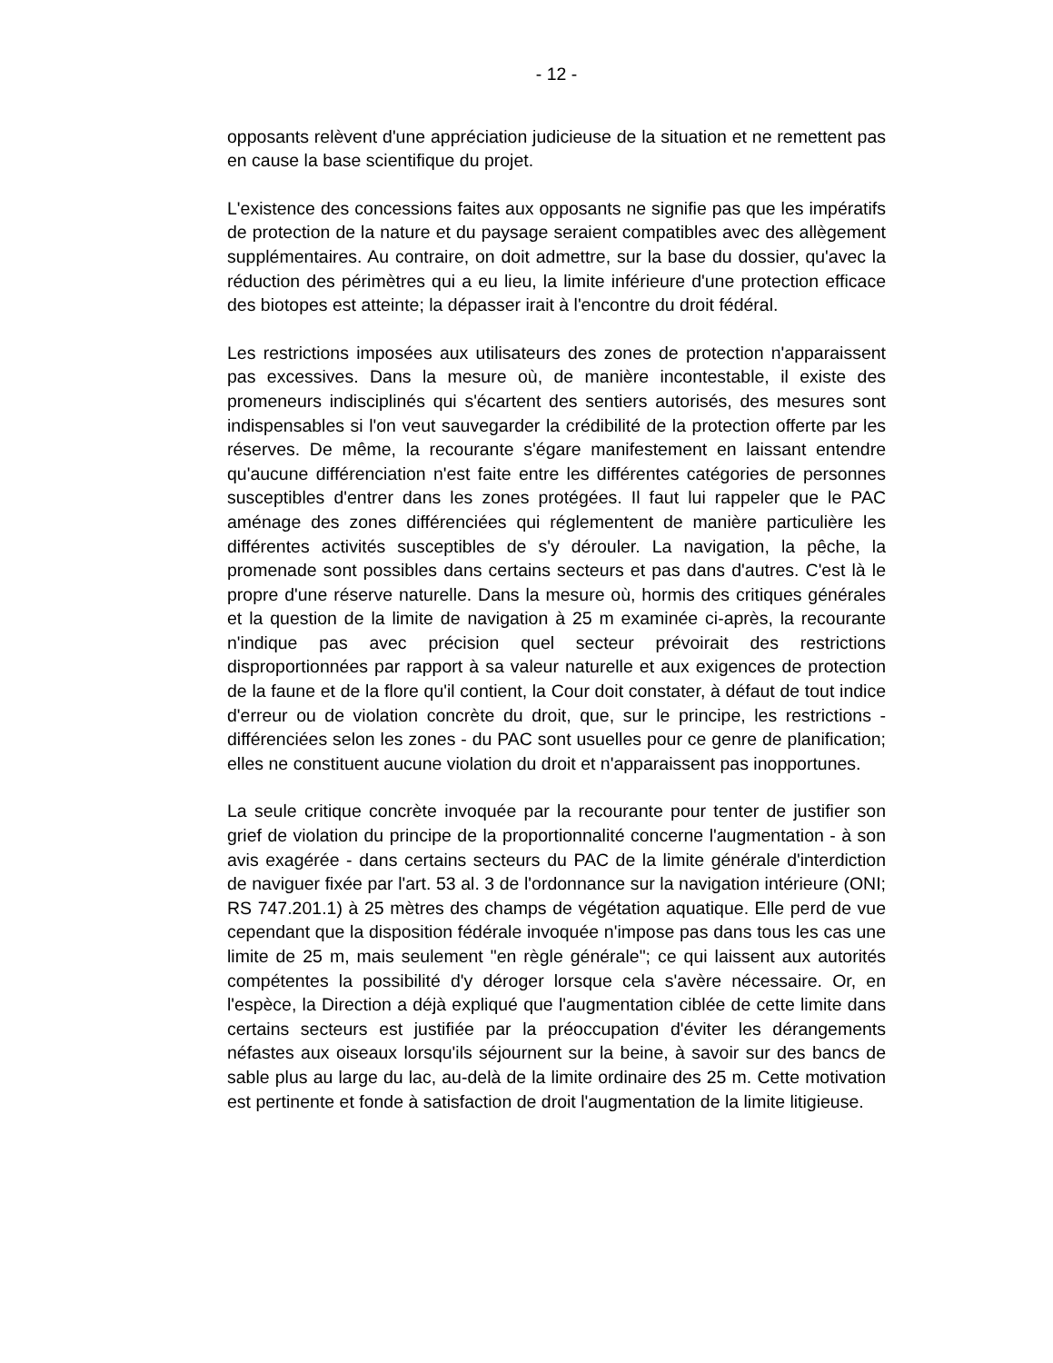- 12 -
opposants relèvent d'une appréciation judicieuse de la situation et ne remettent pas en cause la base scientifique du projet.
L'existence des concessions faites aux opposants ne signifie pas que les impératifs de protection de la nature et du paysage seraient compatibles avec des allègement supplémentaires. Au contraire, on doit admettre, sur la base du dossier, qu'avec la réduction des périmètres qui a eu lieu, la limite inférieure d'une protection efficace des biotopes est atteinte; la dépasser irait à l'encontre du droit fédéral.
Les restrictions imposées aux utilisateurs des zones de protection n'apparaissent pas excessives. Dans la mesure où, de manière incontestable, il existe des promeneurs indisciplinés qui s'écartent des sentiers autorisés, des mesures sont indispensables si l'on veut sauvegarder la crédibilité de la protection offerte par les réserves. De même, la recourante s'égare manifestement en laissant entendre qu'aucune différenciation n'est faite entre les différentes catégories de personnes susceptibles d'entrer dans les zones protégées. Il faut lui rappeler que le PAC aménage des zones différenciées qui réglementent de manière particulière les différentes activités susceptibles de s'y dérouler. La navigation, la pêche, la promenade sont possibles dans certains secteurs et pas dans d'autres. C'est là le propre d'une réserve naturelle. Dans la mesure où, hormis des critiques générales et la question de la limite de navigation à 25 m examinée ci-après, la recourante n'indique pas avec précision quel secteur prévoirait des restrictions disproportionnées par rapport à sa valeur naturelle et aux exigences de protection de la faune et de la flore qu'il contient, la Cour doit constater, à défaut de tout indice d'erreur ou de violation concrète du droit, que, sur le principe, les restrictions - différenciées selon les zones - du PAC sont usuelles pour ce genre de planification; elles ne constituent aucune violation du droit et n'apparaissent pas inopportunes.
La seule critique concrète invoquée par la recourante pour tenter de justifier son grief de violation du principe de la proportionnalité concerne l'augmentation - à son avis exagérée - dans certains secteurs du PAC de la limite générale d'interdiction de naviguer fixée par l'art. 53 al. 3 de l'ordonnance sur la navigation intérieure (ONI; RS 747.201.1) à 25 mètres des champs de végétation aquatique. Elle perd de vue cependant que la disposition fédérale invoquée n'impose pas dans tous les cas une limite de 25 m, mais seulement "en règle générale"; ce qui laissent aux autorités compétentes la possibilité d'y déroger lorsque cela s'avère nécessaire. Or, en l'espèce, la Direction a déjà expliqué que l'augmentation ciblée de cette limite dans certains secteurs est justifiée par la préoccupation d'éviter les dérangements néfastes aux oiseaux lorsqu'ils séjournent sur la beine, à savoir sur des bancs de sable plus au large du lac, au-delà de la limite ordinaire des 25 m. Cette motivation est pertinente et fonde à satisfaction de droit l'augmentation de la limite litigieuse.